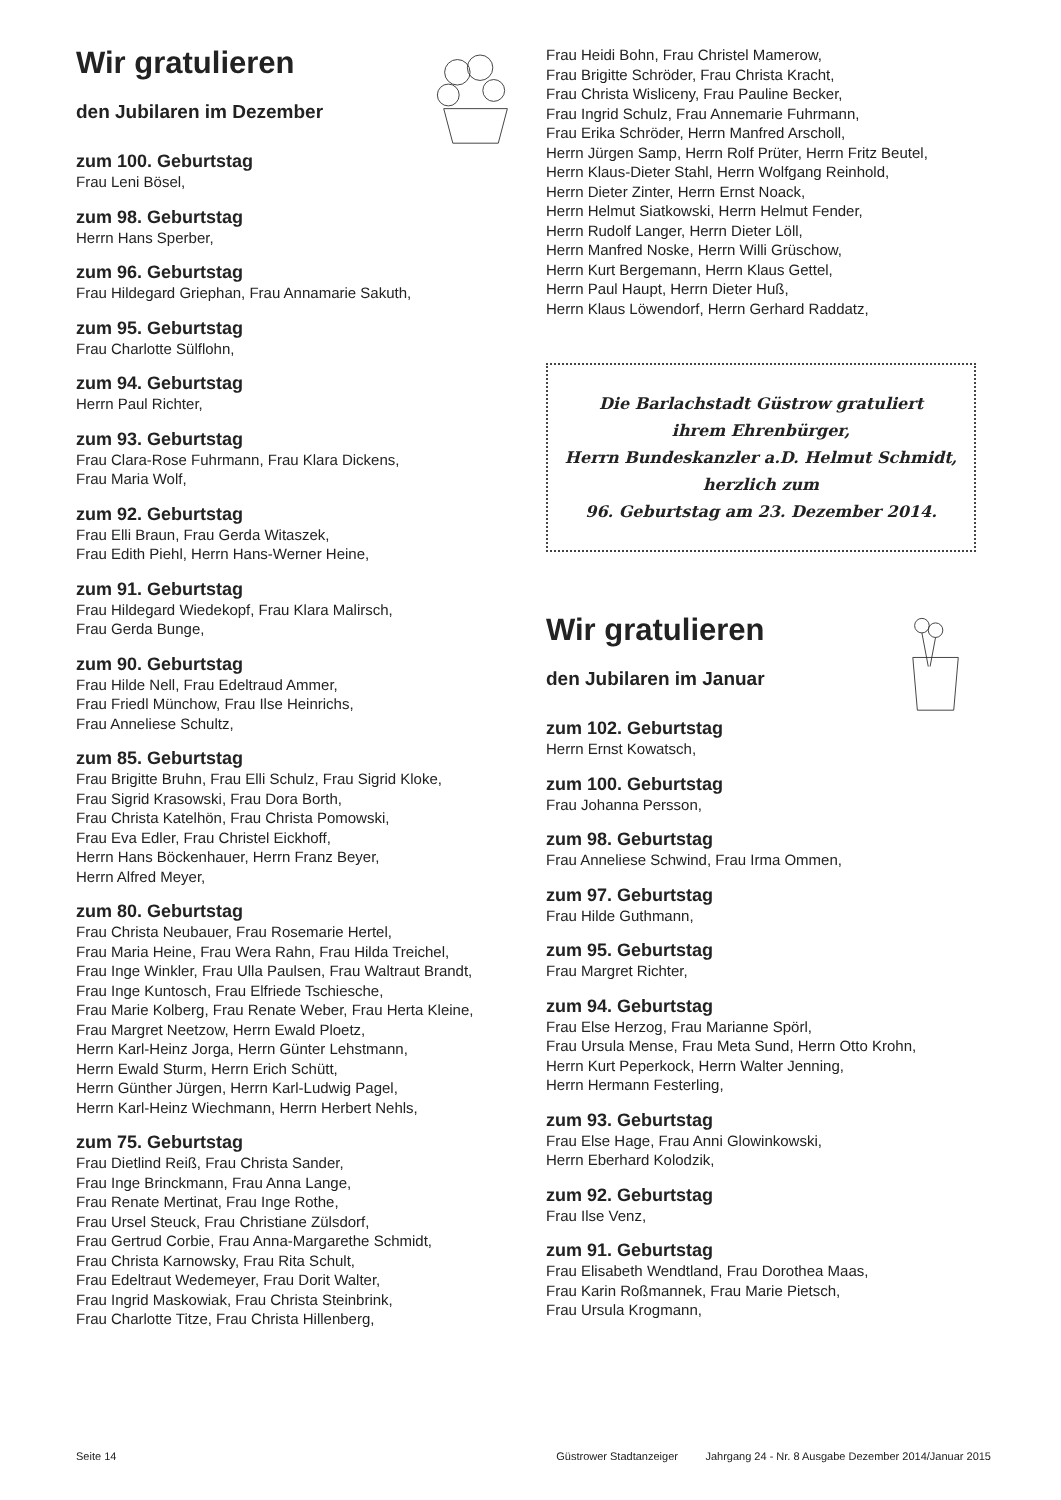Wir gratulieren
den Jubilaren im Dezember
zum 100. Geburtstag
Frau Leni Bösel,
zum 98. Geburtstag
Herrn Hans Sperber,
zum 96. Geburtstag
Frau Hildegard Griephan, Frau Annamarie Sakuth,
zum 95. Geburtstag
Frau Charlotte Sülflohn,
zum 94. Geburtstag
Herrn Paul Richter,
zum 93. Geburtstag
Frau Clara-Rose Fuhrmann, Frau Klara Dickens,
Frau Maria Wolf,
zum 92. Geburtstag
Frau Elli Braun, Frau Gerda Witaszek,
Frau Edith Piehl, Herrn Hans-Werner Heine,
zum 91. Geburtstag
Frau Hildegard Wiedekopf, Frau Klara Malirsch,
Frau Gerda Bunge,
zum 90. Geburtstag
Frau Hilde Nell, Frau Edeltraud Ammer,
Frau Friedl Münchow, Frau Ilse Heinrichs,
Frau Anneliese Schultz,
zum 85. Geburtstag
Frau Brigitte Bruhn, Frau Elli Schulz, Frau Sigrid Kloke,
Frau Sigrid Krasowski, Frau Dora Borth,
Frau Christa Katelhön, Frau Christa Pomowski,
Frau Eva Edler, Frau Christel Eickhoff,
Herrn Hans Böckenhauer, Herrn Franz Beyer,
Herrn Alfred Meyer,
zum 80. Geburtstag
Frau Christa Neubauer, Frau Rosemarie Hertel,
Frau Maria Heine, Frau Wera Rahn, Frau Hilda Treichel,
Frau Inge Winkler, Frau Ulla Paulsen, Frau Waltraut Brandt,
Frau Inge Kuntosch, Frau Elfriede Tschiesche,
Frau Marie Kolberg, Frau Renate Weber, Frau Herta Kleine,
Frau Margret Neetzow, Herrn Ewald Ploetz,
Herrn Karl-Heinz Jorga, Herrn Günter Lehstmann,
Herrn Ewald Sturm, Herrn Erich Schütt,
Herrn Günther Jürgen, Herrn Karl-Ludwig Pagel,
Herrn Karl-Heinz Wiechmann, Herrn Herbert Nehls,
zum 75. Geburtstag
Frau Dietlind Reiß, Frau Christa Sander,
Frau Inge Brinckmann, Frau Anna Lange,
Frau Renate Mertinat, Frau Inge Rothe,
Frau Ursel Steuck, Frau Christiane Zülsdorf,
Frau Gertrud Corbie, Frau Anna-Margarethe Schmidt,
Frau Christa Karnowsky, Frau Rita Schult,
Frau Edeltraut Wedemeyer, Frau Dorit Walter,
Frau Ingrid Maskowiak, Frau Christa Steinbrink,
Frau Charlotte Titze, Frau Christa Hillenberg,
Frau Heidi Bohn, Frau Christel Mamerow,
Frau Brigitte Schröder, Frau Christa Kracht,
Frau Christa Wisliceny, Frau Pauline Becker,
Frau Ingrid Schulz, Frau Annemarie Fuhrmann,
Frau Erika Schröder, Herrn Manfred Arscholl,
Herrn Jürgen Samp, Herrn Rolf Prüter, Herrn Fritz Beutel,
Herrn Klaus-Dieter Stahl, Herrn Wolfgang Reinhold,
Herrn Dieter Zinter, Herrn Ernst Noack,
Herrn Helmut Siatkowski, Herrn Helmut Fender,
Herrn Rudolf Langer, Herrn Dieter Löll,
Herrn Manfred Noske, Herrn Willi Grüschow,
Herrn Kurt Bergemann, Herrn Klaus Gettel,
Herrn Paul Haupt, Herrn Dieter Huß,
Herrn Klaus Löwendorf, Herrn Gerhard Raddatz,
Die Barlachstadt Güstrow gratuliert
ihrem Ehrenbürger,
Herrn Bundeskanzler a.D. Helmut Schmidt,
herzlich zum
96. Geburtstag am 23. Dezember 2014.
Wir gratulieren
den Jubilaren im Januar
zum 102. Geburtstag
Herrn Ernst Kowatsch,
zum 100. Geburtstag
Frau Johanna Persson,
zum 98. Geburtstag
Frau Anneliese Schwind, Frau Irma Ommen,
zum 97. Geburtstag
Frau Hilde Guthmann,
zum 95. Geburtstag
Frau Margret Richter,
zum 94. Geburtstag
Frau Else Herzog, Frau Marianne Spörl,
Frau Ursula Mense, Frau Meta Sund, Herrn Otto Krohn,
Herrn Kurt Peperkock, Herrn Walter Jenning,
Herrn Hermann Festerling,
zum 93. Geburtstag
Frau Else Hage, Frau Anni Glowinkowski,
Herrn Eberhard Kolodzik,
zum 92. Geburtstag
Frau Ilse Venz,
zum 91. Geburtstag
Frau Elisabeth Wendtland, Frau Dorothea Maas,
Frau Karin Roßmannek, Frau Marie Pietsch,
Frau Ursula Krogmann,
Seite 14 Güstrower Stadtanzeiger Jahrgang 24 - Nr. 8 Ausgabe Dezember 2014/Januar 2015